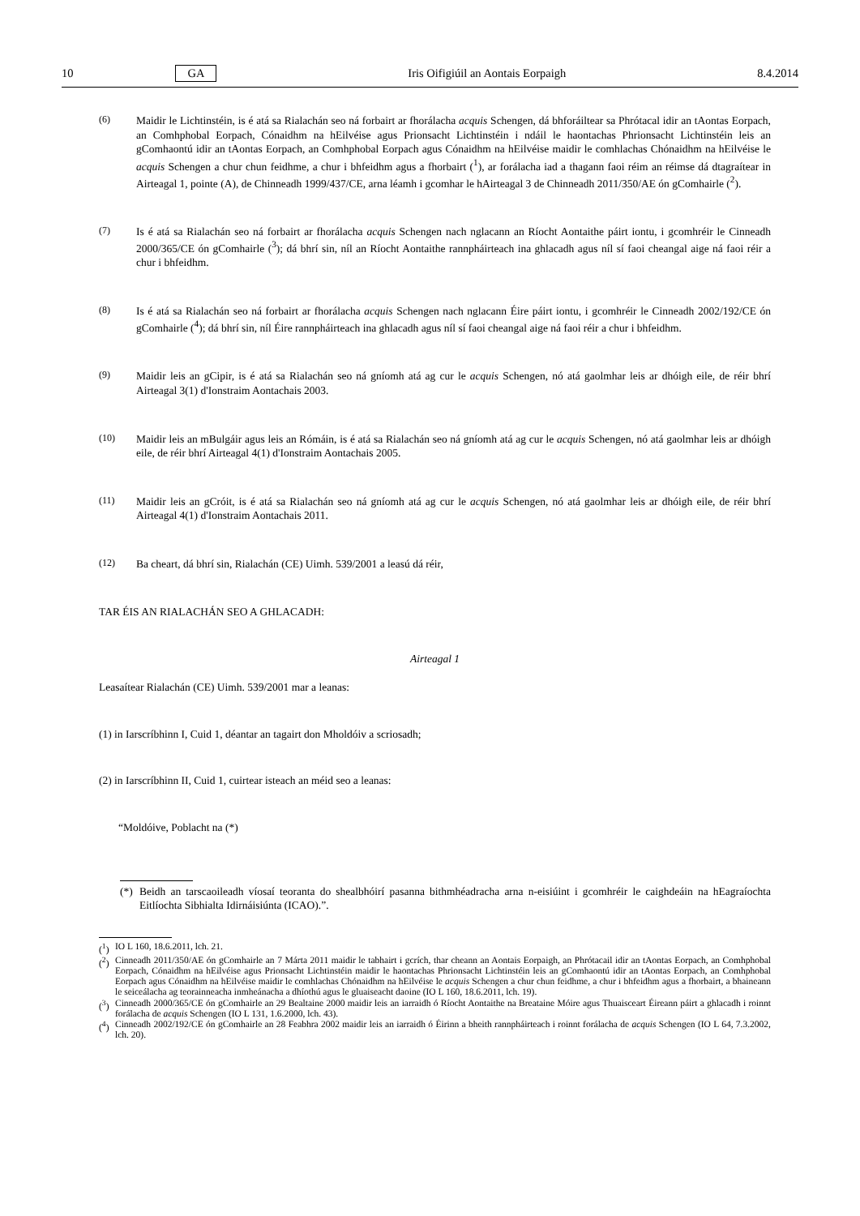10 GA Iris Oifigiúil an Aontais Eorpaigh 8.4.2014
(6) Maidir le Lichtinstéin, is é atá sa Rialachán seo ná forbairt ar fhorálacha acquis Schengen, dá bhforáiltear sa Phrótacal idir an tAontas Eorpach, an Comhphobal Eorpach, Cónaidhm na hEilvéise agus Prionsacht Lichtinstéin i ndáil le haontachas Phrionsacht Lichtinstéin leis an gComhaontú idir an tAontas Eorpach, an Comhphobal Eorpach agus Cónaidhm na hEilvéise maidir le comhlachas Chónaidhm na hEilvéise le acquis Schengen a chur chun feidhme, a chur i bhfeidhm agus a fhorbairt (<sup>1</sup>), ar forálacha iad a thagann faoi réim an réimse dá dtagraítear in Airteagal 1, pointe (A), de Chinneadh 1999/437/CE, arna léamh i gcomhar le hAirteagal 3 de Chinneadh 2011/350/AE ón gComhairle (<sup>2</sup>).
(7) Is é atá sa Rialachán seo ná forbairt ar fhorálacha acquis Schengen nach nglacann an Ríocht Aontaithe páirt iontu, i gcomhréir le Cinneadh 2000/365/CE ón gComhairle (<sup>3</sup>); dá bhrí sin, níl an Ríocht Aontaithe rannpháirteach ina ghlacadh agus níl sí faoi cheangal aige ná faoi réir a chur i bhfeidhm.
(8) Is é atá sa Rialachán seo ná forbairt ar fhorálacha acquis Schengen nach nglacann Éire páirt iontu, i gcomhréir le Cinneadh 2002/192/CE ón gComhairle (<sup>4</sup>); dá bhrí sin, níl Éire rannpháirteach ina ghlacadh agus níl sí faoi cheangal aige ná faoi réir a chur i bhfeidhm.
(9) Maidir leis an gCipir, is é atá sa Rialachán seo ná gníomh atá ag cur le acquis Schengen, nó atá gaolmhar leis ar dhóigh eile, de réir bhrí Airteagal 3(1) d'Ionstraim Aontachais 2003.
(10) Maidir leis an mBulgáir agus leis an Rómáin, is é atá sa Rialachán seo ná gníomh atá ag cur le acquis Schengen, nó atá gaolmhar leis ar dhóigh eile, de réir bhrí Airteagal 4(1) d'Ionstraim Aontachais 2005.
(11) Maidir leis an gCróit, is é atá sa Rialachán seo ná gníomh atá ag cur le acquis Schengen, nó atá gaolmhar leis ar dhóigh eile, de réir bhrí Airteagal 4(1) d'Ionstraim Aontachais 2011.
(12) Ba cheart, dá bhrí sin, Rialachán (CE) Uimh. 539/2001 a leasú dá réir,
TAR ÉIS AN RIALACHÁN SEO A GHLACADH:
Airteagal 1
Leasaítear Rialachán (CE) Uimh. 539/2001 mar a leanas:
(1) in Iarscríbhinn I, Cuid 1, déantar an tagairt don Mholdóiv a scriosadh;
(2) in Iarscríbhinn II, Cuid 1, cuirtear isteach an méid seo a leanas:
“Moldóive, Poblacht na (*)
(*)
Beidh an tarscaoileadh víosaí teoranta do shealbhóirí pasanna bithmhéadracha arna n-eisiúint i gcomhréir le caighdeáin na hEagraíochta Eitlíochta Sibhialta Idirnáisiúnta (ICAO).”.
(<sup>1</sup>)
IO L 160, 18.6.2011, lch. 21.
(<sup>2</sup>)
Cinneadh 2011/350/AE ón gComhairle an 7 Márta 2011 maidir le tabhairt i gcrích, thar cheann an Aontais Eorpaigh, an Phrótacail idir an tAontas Eorpach, an Comhphobal Eorpach, Cónaidhm na hEilvéise agus Prionsacht Lichtinstéin maidir le haontachas Phrionsacht Lichtinstéin leis an gComhaontú idir an tAontas Eorpach, an Comhphobal Eorpach agus Cónaidhm na hEilvéise maidir le comhlachas Chónaidhm na hEilvéise le acquis Schengen a chur chun feidhme, a chur i bhfeidhm agus a fhorbairt, a bhaineann le seiceálacha ag teorainneacha inmheánacha a dhíothú agus le gluaiseacht daoine (IO L 160, 18.6.2011, lch. 19).
(<sup>3</sup>)
Cinneadh 2000/365/CE ón gComhairle an 29 Bealtaine 2000 maidir leis an iarraidh ó Ríocht Aontaithe na Breataine Móire agus Thuaisceart Éireann páirt a ghlacadh i roinnt forálacha de acquis Schengen (IO L 131, 1.6.2000, lch. 43).
(<sup>4</sup>)
Cinneadh 2002/192/CE ón gComhairle an 28 Feabhra 2002 maidir leis an iarraidh ó Éirinn a bheith rannpháirteach i roinnt forálacha de acquis Schengen (IO L 64, 7.3.2002, lch. 20).